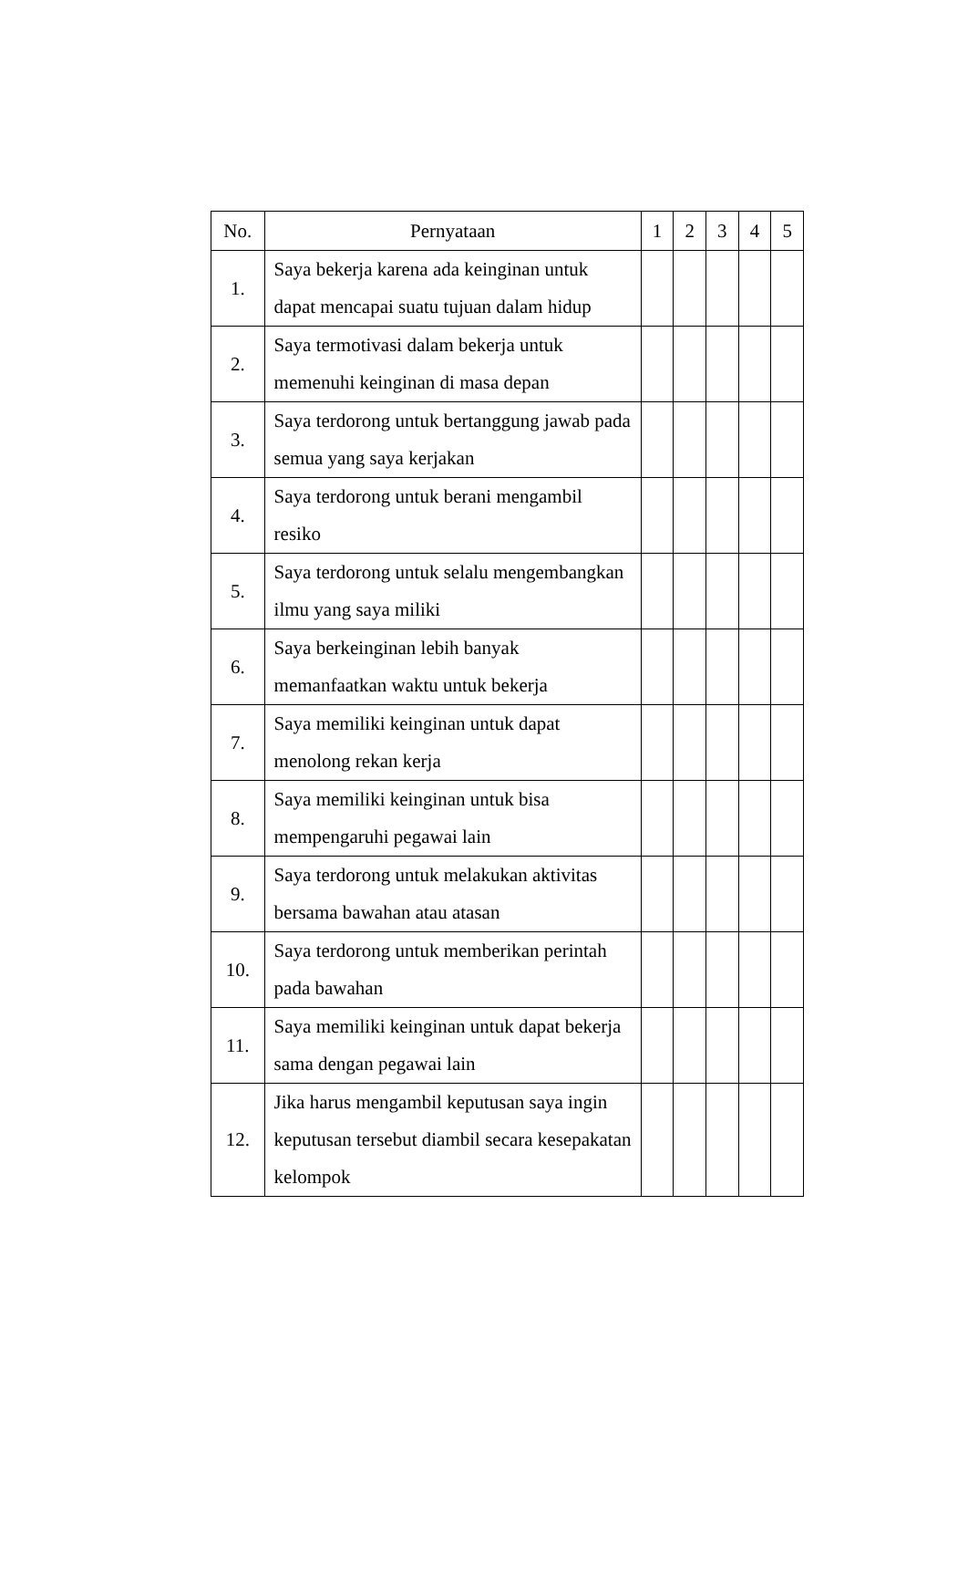| No. | Pernyataan | 1 | 2 | 3 | 4 | 5 |
| --- | --- | --- | --- | --- | --- | --- |
| 1. | Saya bekerja karena ada keinginan untuk dapat mencapai suatu tujuan dalam hidup | | | | | |
| 2. | Saya termotivasi dalam bekerja untuk memenuhi keinginan di masa depan | | | | | |
| 3. | Saya terdorong untuk bertanggung jawab pada semua yang saya kerjakan | | | | | |
| 4. | Saya terdorong untuk berani mengambil resiko | | | | | |
| 5. | Saya terdorong untuk selalu mengembangkan ilmu yang saya miliki | | | | | |
| 6. | Saya berkeinginan lebih banyak memanfaatkan waktu untuk bekerja | | | | | |
| 7. | Saya memiliki keinginan untuk dapat menolong rekan kerja | | | | | |
| 8. | Saya memiliki keinginan untuk bisa mempengaruhi pegawai lain | | | | | |
| 9. | Saya terdorong untuk melakukan aktivitas bersama bawahan atau atasan | | | | | |
| 10. | Saya terdorong untuk memberikan perintah pada bawahan | | | | | |
| 11. | Saya memiliki keinginan untuk dapat bekerja sama dengan pegawai lain | | | | | |
| 12. | Jika harus mengambil keputusan saya ingin keputusan tersebut diambil secara kesepakatan kelompok | | | | | |